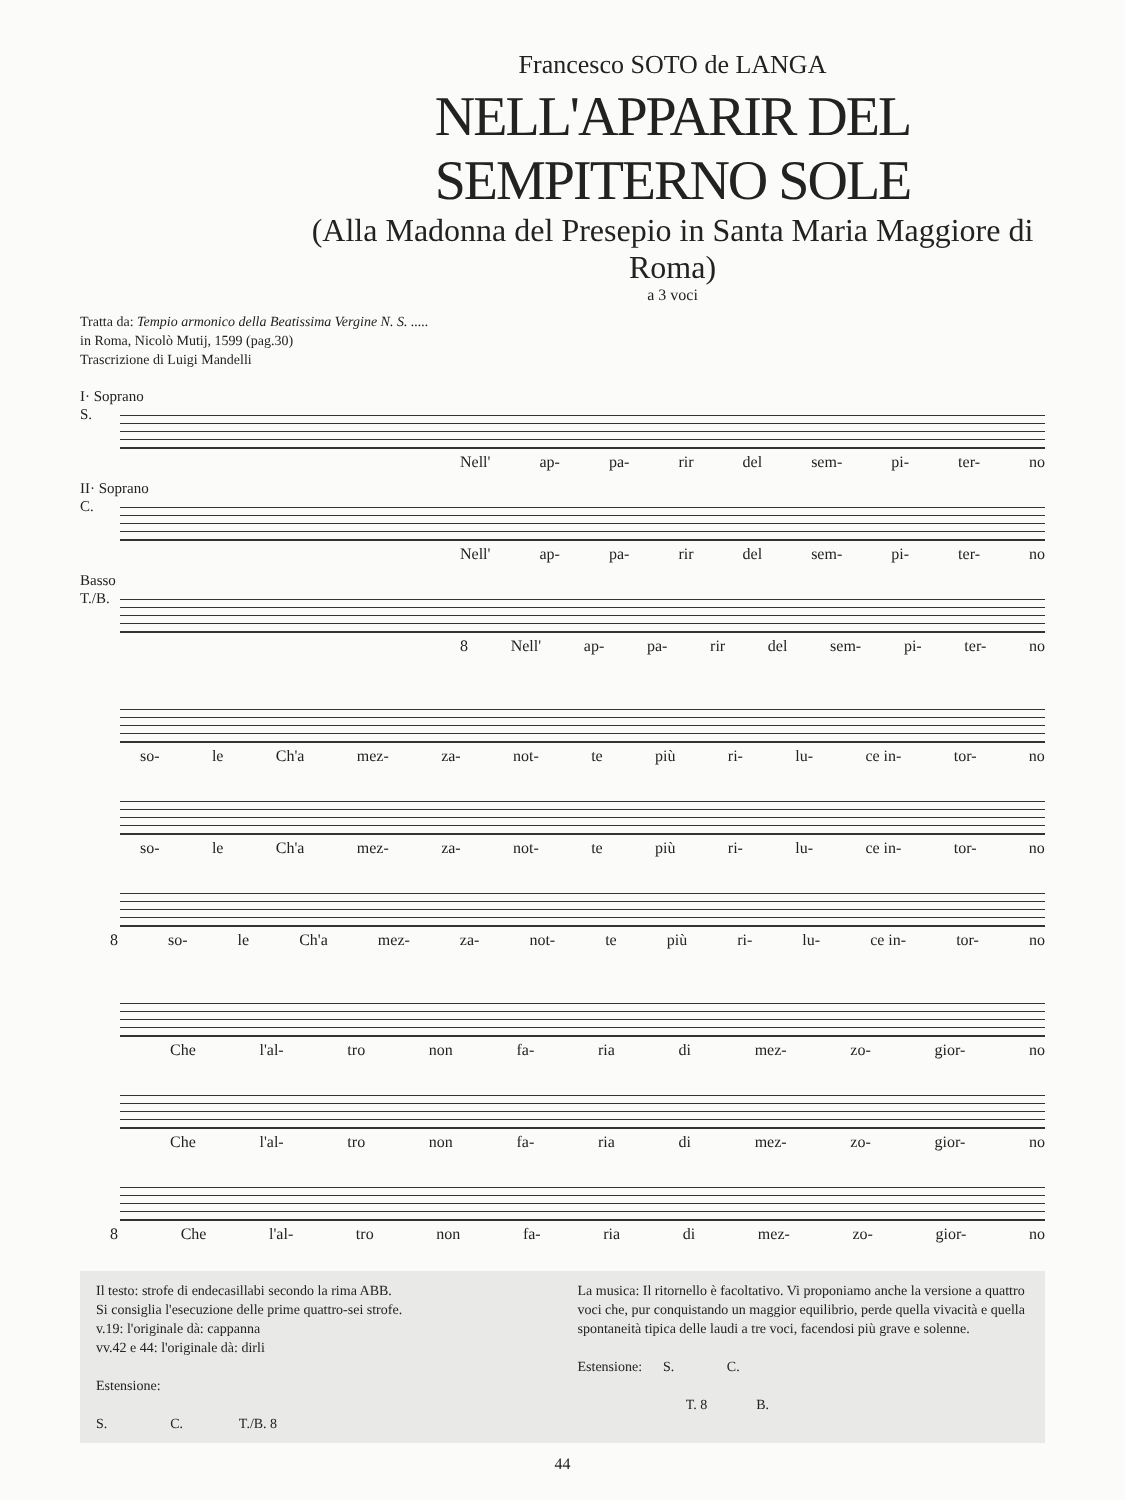Francesco SOTO de LANGA
NELL'APPARIR DEL SEMPITERNO SOLE
(Alla Madonna del Presepio in Santa Maria Maggiore di Roma)
a 3 voci
Tratta da: Tempio armonico della Beatissima Vergine N. S. .....
in Roma, Nicolò Mutij, 1599 (pag.30)
Trascrizione di Luigi Mandelli
I· Soprano
S.
Nell' ap- pa- rir del sem- pi- ter- no
II· Soprano
C.
Nell' ap- pa- rir del sem- pi- ter- no
Basso
T./B.
8 Nell' ap- pa- rir del sem- pi- ter- no
so- le Ch'a mez- za- not- te più ri- lu- ce in- tor- no
so- le Ch'a mez- za- not- te più ri- lu- ce in- tor- no
8 so- le Ch'a mez- za- not- te più ri- lu- ce in- tor- no
Che l'al- tro non fa- ria di mez- zo- gior- no
Che l'al- tro non fa- ria di mez- zo- gior- no
8 Che l'al- tro non fa- ria di mez- zo- gior- no
Il testo: strofe di endecasillabi secondo la rima ABB.
Si consiglia l'esecuzione delle prime quattro-sei strofe.
v.19: l'originale dà: cappanna
vv.42 e 44: l'originale dà: dirli
Estensione:
S. C. T./B. 8
La musica: Il ritornello è facoltativo. Vi proponiamo anche la versione a quattro voci che, pur conquistando un maggior equilibrio, perde quella vivacità e quella spontaneità tipica delle laudi a tre voci, facendosi più grave e solenne.
Estensione: S. C.
T. 8 B.
44